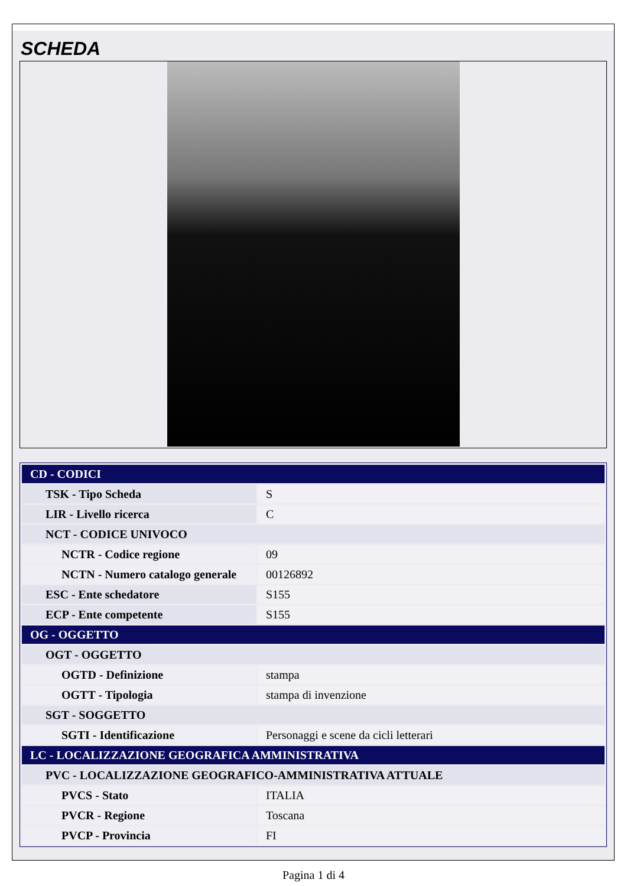SCHEDA
| CD - CODICI | |
| TSK - Tipo Scheda | S |
| LIR - Livello ricerca | C |
| NCT - CODICE UNIVOCO | |
| NCTR - Codice regione | 09 |
| NCTN - Numero catalogo generale | 00126892 |
| ESC - Ente schedatore | S155 |
| ECP - Ente competente | S155 |
| OG - OGGETTO | |
| OGT - OGGETTO | |
| OGTD - Definizione | stampa |
| OGTT - Tipologia | stampa di invenzione |
| SGT - SOGGETTO | |
| SGTI - Identificazione | Personaggi e scene da cicli letterari |
| LC - LOCALIZZAZIONE GEOGRAFICA AMMINISTRATIVA | |
| PVC - LOCALIZZAZIONE GEOGRAFICO-AMMINISTRATIVA ATTUALE | |
| PVCS - Stato | ITALIA |
| PVCR - Regione | Toscana |
| PVCP - Provincia | FI |
Pagina 1 di 4